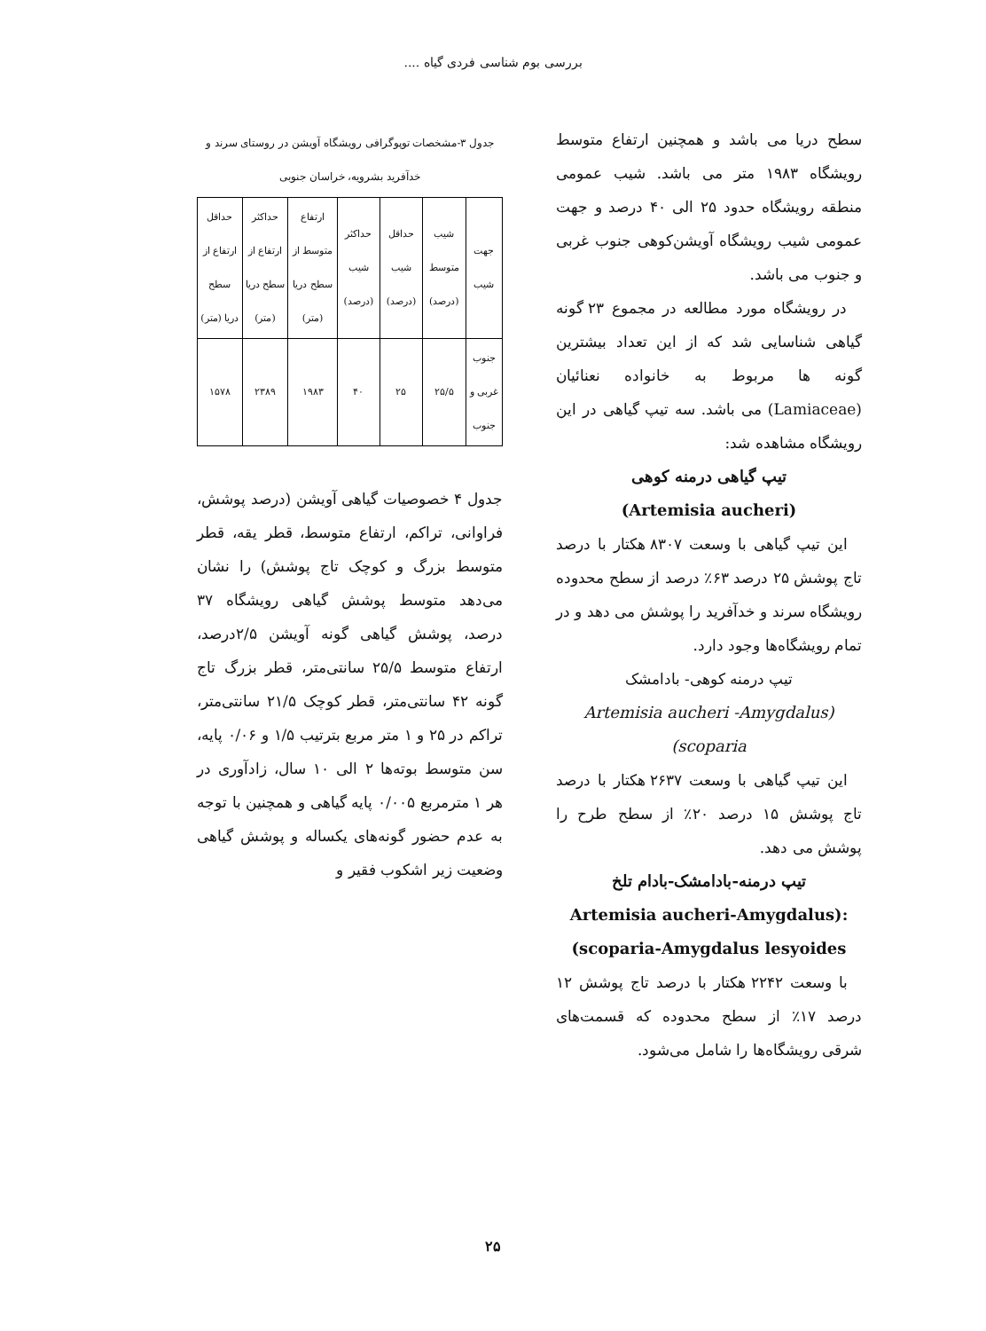بررسی بوم شناسی فردی گیاه ....
سطح دریا می باشد و همچنین ارتفاع متوسط رویشگاه ۱۹۸۳ متر می باشد. شیب عمومی منطقه رویشگاه حدود ۲۵ الی ۴۰ درصد و جهت عمومی شیب رویشگاه آویشن‌کوهی جنوب غربی و جنوب می باشد.
در رویشگاه مورد مطالعه در مجموع ۲۳ گونه گیاهی شناسایی شد که از این تعداد بیشترین گونه ها مربوط به خانواده نعنائیان (Lamiaceae) می باشد. سه تیپ گیاهی در این رویشگاه مشاهده شد:
تیپ گیاهی درمنه کوهی
(Artemisia aucheri)
این تیپ گیاهی با وسعت ۸۳۰۷ هکتار با درصد تاج پوشش ۲۵ درصد ۶۳٪ درصد از سطح محدوده رویشگاه سرند و خدآفرید را پوشش می دهد و در تمام رویشگاه‌ها وجود دارد.
تیپ درمنه کوهی- بادامشک
Artemisia aucheri -Amygdalus)
(scoparia
این تیپ گیاهی با وسعت ۲۶۳۷ هکتار با درصد تاج پوشش ۱۵ درصد ۲۰٪ از سطح طرح را پوشش می دهد.
تیپ درمنه-بادامشک-بادام تلخ
Artemisia aucheri-Amygdalus):
(scoparia-Amygdalus lesyoides
با وسعت ۲۲۴۲ هکتار با درصد تاج پوشش ۱۲ درصد ۱۷٪ از سطح محدوده که قسمت‌های شرقی رویشگاه‌ها را شامل می‌شود.
جدول ۳-مشخصات توپوگرافی رویشگاه آویشن در روستای سرند و خدآفرید بشرویه، خراسان جنوبی
| جهت شیب | شیب متوسط (درصد) | حداقل شیب (درصد) | حداکثر شیب (درصد) | ارتفاع متوسط از سطح دریا (متر) | حداکثر ارتفاع از سطح دریا (متر) | حداقل ارتفاع از سطح دریا (متر) |
| --- | --- | --- | --- | --- | --- | --- |
| جنوب غربی و جنوب | ۲۵/۵ | ۲۵ | ۴۰ | ۱۹۸۳ | ۲۳۸۹ | ۱۵۷۸ |
جدول ۴ خصوصیات گیاهی آویشن (درصد پوشش، فراوانی، تراکم، ارتفاع متوسط، قطر یقه، قطر متوسط بزرگ و کوچک تاج پوشش) را نشان می‌دهد متوسط پوشش گیاهی رویشگاه ۳۷ درصد، پوشش گیاهی گونه آویشن ۲/۵درصد، ارتفاع متوسط ۲۵/۵ سانتی‌متر، قطر بزرگ تاج گونه ۴۲ سانتی‌متر، قطر کوچک ۲۱/۵ سانتی‌متر، تراکم در ۲۵ و ۱ متر مربع بترتیب ۱/۵ و ۰/۰۶ پایه، سن متوسط بوته‌ها ۲ الی ۱۰ سال، زادآوری در هر ۱ مترمربع ۰/۰۰۵ پایه گیاهی و همچنین با توجه به عدم حضور گونه‌های یکساله و پوشش گیاهی وضعیت زیر اشکوب فقیر و
۲۵